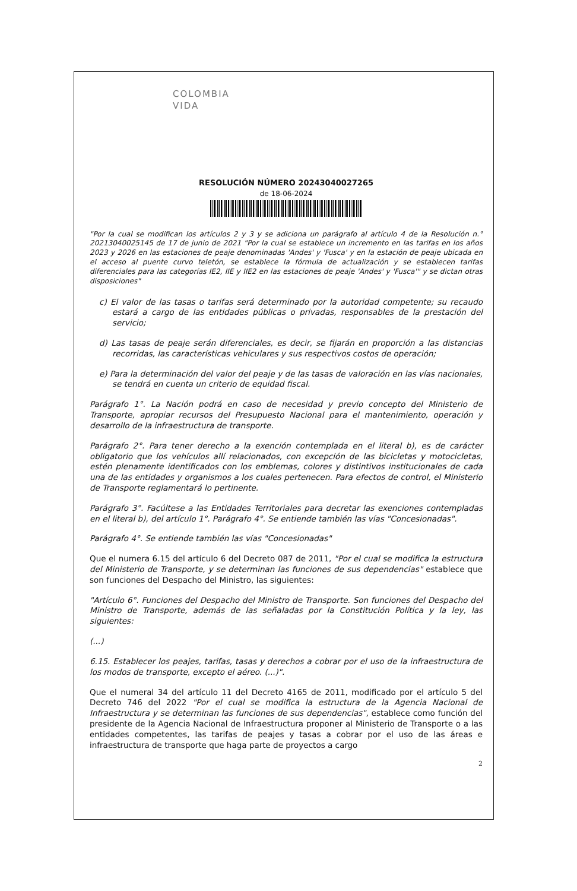COLOMBIA
VIDA
RESOLUCIÓN NÚMERO 20243040027265
de 18-06-2024
"Por la cual se modifican los artículos 2 y 3 y se adiciona un parágrafo al artículo 4 de la Resolución n.° 20213040025145 de 17 de junio de 2021 "Por la cual se establece un incremento en las tarifas en los años 2023 y 2026 en las estaciones de peaje denominadas 'Andes' y 'Fusca' y en la estación de peaje ubicada en el acceso al puente curvo teletón, se establece la fórmula de actualización y se establecen tarifas diferenciales para las categorías IE2, IIE y IIE2 en las estaciones de peaje 'Andes' y 'Fusca'" y se dictan otras disposiciones"
c) El valor de las tasas o tarifas será determinado por la autoridad competente; su recaudo estará a cargo de las entidades públicas o privadas, responsables de la prestación del servicio;
d) Las tasas de peaje serán diferenciales, es decir, se fijarán en proporción a las distancias recorridas, las características vehiculares y sus respectivos costos de operación;
e) Para la determinación del valor del peaje y de las tasas de valoración en las vías nacionales, se tendrá en cuenta un criterio de equidad fiscal.
Parágrafo 1°. La Nación podrá en caso de necesidad y previo concepto del Ministerio de Transporte, apropiar recursos del Presupuesto Nacional para el mantenimiento, operación y desarrollo de la infraestructura de transporte.
Parágrafo 2°. Para tener derecho a la exención contemplada en el literal b), es de carácter obligatorio que los vehículos allí relacionados, con excepción de las bicicletas y motocicletas, estén plenamente identificados con los emblemas, colores y distintivos institucionales de cada una de las entidades y organismos a los cuales pertenecen. Para efectos de control, el Ministerio de Transporte reglamentará lo pertinente.
Parágrafo 3°. Facúltese a las Entidades Territoriales para decretar las exenciones contempladas en el literal b), del artículo 1°. Parágrafo 4°. Se entiende también las vías "Concesionadas".
Parágrafo 4°. Se entiende también las vías "Concesionadas"
Que el numera 6.15 del artículo 6 del Decreto 087 de 2011, "Por el cual se modifica la estructura del Ministerio de Transporte, y se determinan las funciones de sus dependencias" establece que son funciones del Despacho del Ministro, las siguientes:
"Artículo 6°. Funciones del Despacho del Ministro de Transporte. Son funciones del Despacho del Ministro de Transporte, además de las señaladas por la Constitución Política y la ley, las siguientes:
(...)
6.15. Establecer los peajes, tarifas, tasas y derechos a cobrar por el uso de la infraestructura de los modos de transporte, excepto el aéreo. (...)".
Que el numeral 34 del artículo 11 del Decreto 4165 de 2011, modificado por el artículo 5 del Decreto 746 del 2022 "Por el cual se modifica la estructura de la Agencia Nacional de Infraestructura y se determinan las funciones de sus dependencias", establece como función del presidente de la Agencia Nacional de Infraestructura proponer al Ministerio de Transporte o a las entidades competentes, las tarifas de peajes y tasas a cobrar por el uso de las áreas e infraestructura de transporte que haga parte de proyectos a cargo
2